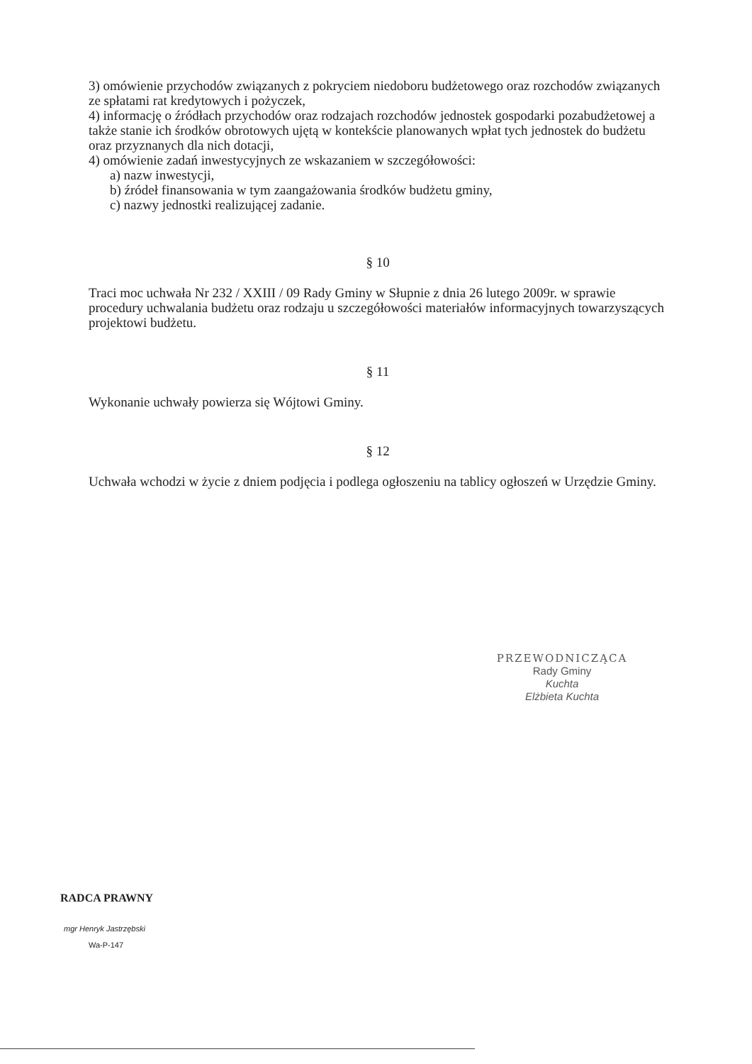3) omówienie przychodów związanych z pokryciem niedoboru budżetowego oraz rozchodów związanych ze spłatami rat kredytowych i pożyczek,
4) informację o źródłach przychodów oraz rodzajach rozchodów jednostek gospodarki pozabudżetowej a także stanie ich środków obrotowych ujętą w kontekście planowanych wpłat tych jednostek do budżetu oraz przyznanych dla nich dotacji,
4) omówienie zadań inwestycyjnych ze wskazaniem w szczegółowości:
a) nazw inwestycji,
b) źródeł finansowania w tym zaangażowania środków budżetu gminy,
c) nazwy jednostki realizującej zadanie.
§ 10
Traci moc uchwała Nr 232 / XXIII / 09 Rady Gminy w Słupnie z dnia 26 lutego 2009r. w sprawie procedury uchwalania budżetu oraz rodzaju u szczegółowości materiałów informacyjnych towarzyszących projektowi budżetu.
§ 11
Wykonanie uchwały powierza się Wójtowi Gminy.
§ 12
Uchwała wchodzi w życie z dniem podjęcia i podlega ogłoszeniu na tablicy ogłoszeń w Urzędzie Gminy.
PRZEWODNICZĄCA
Rady Gminy
Kuchta
Elżbieta Kuchta
RADCA PRAWNY
mgr Henryk Jastrzębski
Wa-P-147